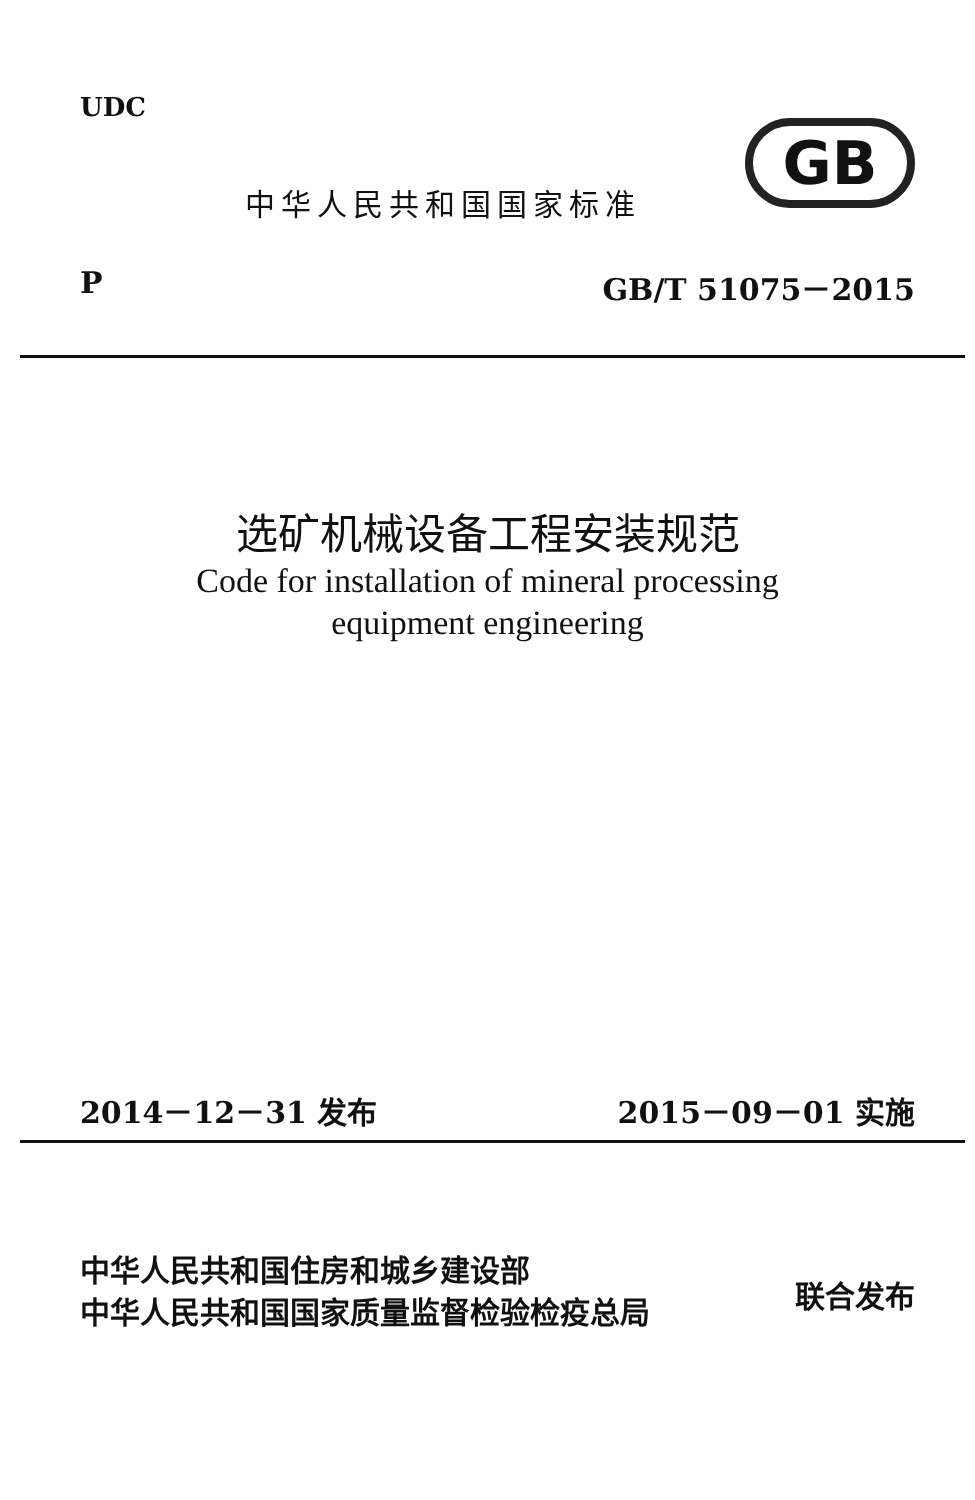UDC
中华人民共和国国家标准
GB
P GB/T 51075－2015
选矿机械设备工程安装规范
Code for installation of mineral processing
equipment engineering
2014－12－31 发布 2015－09－01 实施
中华人民共和国住房和城乡建设部
中华人民共和国国家质量监督检验检疫总局
联合发布